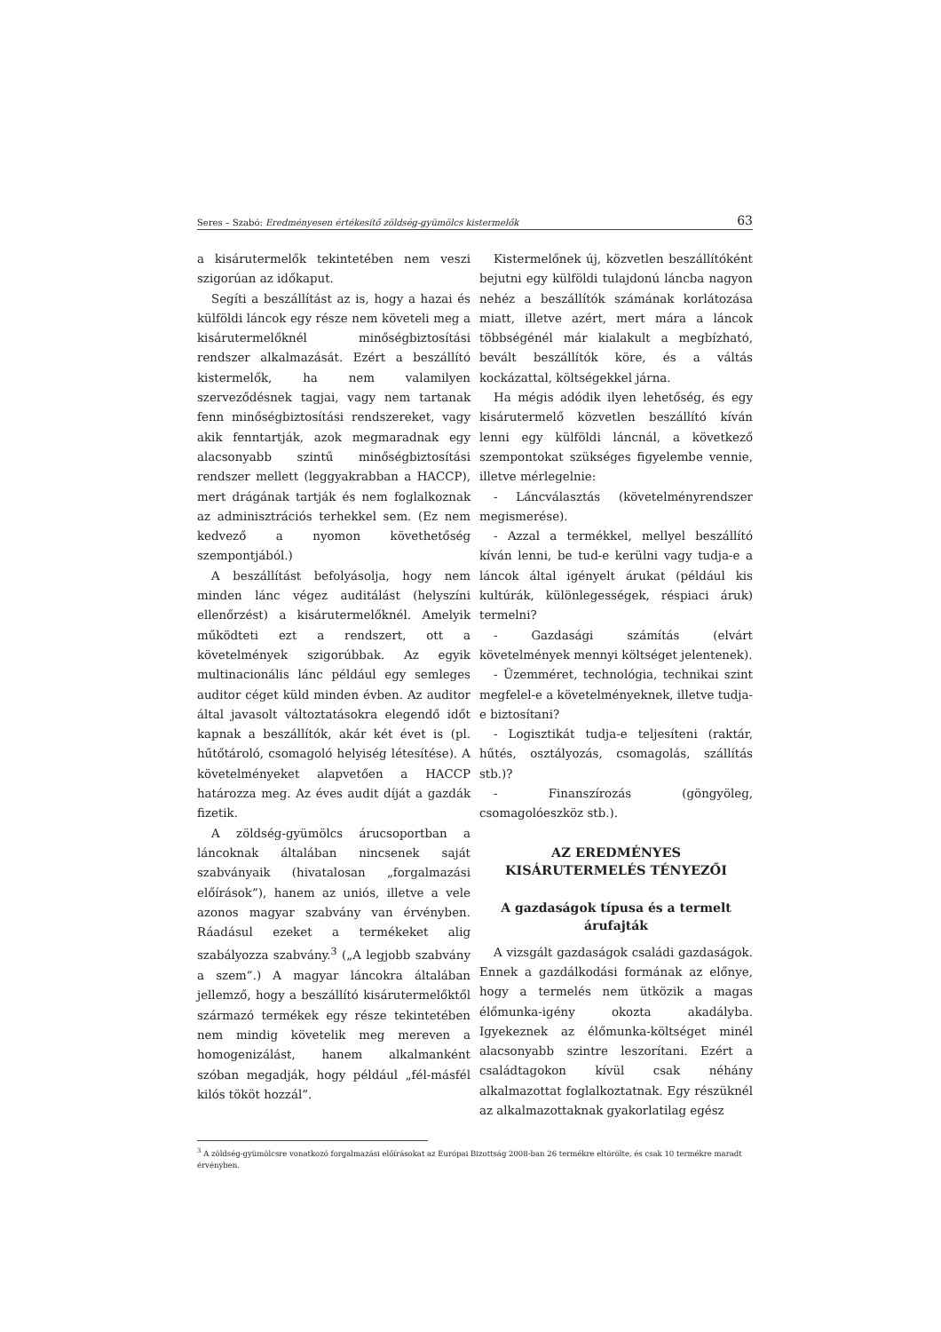Seres – Szabó: Eredményesen értékesítő zöldség-gyümölcs kistermelők 63
a kisárutermelők tekintetében nem veszi szigorúan az időkaput.
Segíti a beszállítást az is, hogy a hazai és külföldi láncok egy része nem követeli meg a kisárutermelőknél minőségbiztosítási rendszer alkalmazását. Ezért a beszállító kistermelők, ha nem valamilyen szerveződésnek tagjai, vagy nem tartanak fenn minőségbiztosítási rendszereket, vagy akik fenntartják, azok megmaradnak egy alacsonyabb szintű minőségbiztosítási rendszer mellett (leggyakrabban a HACCP), mert drágának tartják és nem foglalkoznak az adminisztrációs terhekkel sem. (Ez nem kedvező a nyomon követhetőség szempontjából.)
A beszállítást befolyásolja, hogy nem minden lánc végez auditálást (helyszíni ellenőrzést) a kisárutermelőknél. Amelyik működteti ezt a rendszert, ott a követelmények szigorúbbak. Az egyik multinacionális lánc például egy semleges auditor céget küld minden évben. Az auditor által javasolt változtatásokra elegendő időt kapnak a beszállítók, akár két évet is (pl. hűtőtároló, csomagoló helyiség létesítése). A követelményeket alapvetően a HACCP határozza meg. Az éves audit díját a gazdák fizetik.
A zöldség-gyümölcs árucsoportban a láncoknak általában nincsenek saját szabványaik (hivatalosan „forgalmazási előírások”), hanem az uniós, illetve a vele azonos magyar szabvány van érvényben. Ráadásul ezeket a termékeket alig szabályozza szabvány.<sup>3</sup> („A legjobb szabvány a szem”.) A magyar láncokra általában jellemző, hogy a beszállító kisárutermelőktől származó termékek egy része tekintetében nem mindig követelik meg mereven a homogenizálást, hanem alkalmanként szóban megadják, hogy például „fél-másfél kilós tököt hozzál”.
Kistermelőnek új, közvetlen beszállítóként bejutni egy külföldi tulajdonú láncba nagyon nehéz a beszállítók számának korlátozása miatt, illetve azért, mert mára a láncok többségénél már kialakult a megbízható, bevált beszállítók köre, és a váltás kockázattal, költségekkel járna.
Ha mégis adódik ilyen lehetőség, és egy kisárutermelő közvetlen beszállító kíván lenni egy külföldi láncnál, a következő szempontokat szükséges figyelembe vennie, illetve mérlegelnie:
- Láncválasztás (követelményrendszer megismerése).
- Azzal a termékkel, mellyel beszállító kíván lenni, be tud-e kerülni vagy tudja-e a láncok által igényelt árukat (például kis kultúrák, különlegességek, réspiaci áruk) termelni?
- Gazdasági számítás (elvárt követelmények mennyi költséget jelentenek).
- Üzemméret, technológia, technikai szint megfelel-e a követelményeknek, illetve tudja-e biztosítani?
- Logisztikát tudja-e teljesíteni (raktár, hűtés, osztályozás, csomagolás, szállítás stb.)?
- Finanszírozás (göngyöleg, csomagolóeszköz stb.).
AZ EREDMÉNYES
KISÁRUTERMELÉS TÉNYEZŐI
A gazdaságok típusa és a termelt árufajták
A vizsgált gazdaságok családi gazdaságok. Ennek a gazdálkodási formának az előnye, hogy a termelés nem ütközik a magas élőmunka-igény okozta akadályba. Igyekeznek az élőmunka-költséget minél alacsonyabb szintre leszorítani. Ezért a családtagokon kívül csak néhány alkalmazottat foglalkoztatnak. Egy részüknél az alkalmazottaknak gyakorlatilag egész
<sup>3</sup> A zöldség-gyümölcsre vonatkozó forgalmazási előírásokat az Európai Bizottság 2008-ban 26 termékre eltörölte, és csak 10 termékre maradt érvényben.